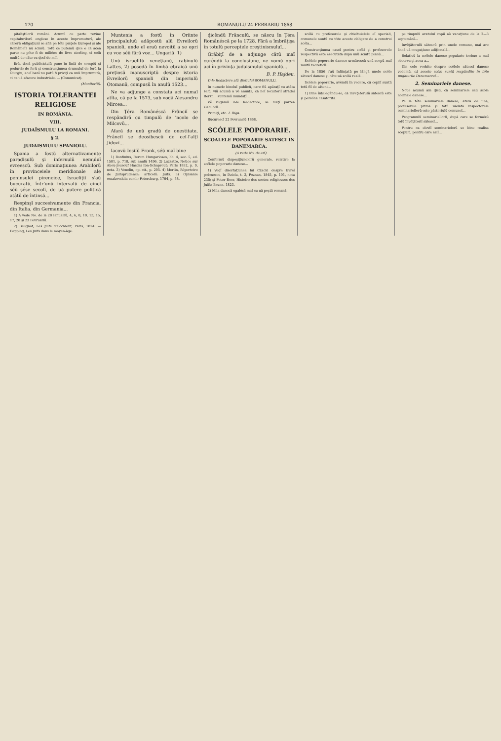170 ROMANULU 24 FEBRARIU 1868
pitaliştilorŭ români. Acumŭ ce parte revine capitalurilorŭ englese în aceste împrumuturĭ, ale cărorŭ obligaţiunĭ se află pe tóte piaţele Europeĭ şi ale Românieĭ? nu scimŭ. Totŭ ce putemŭ ḑice e că acea parte nu póte fi de milióne de livre sterling, ci celŭ multŭ de câte-va ḑecĭ de miĭ.
Eră, decă publicistulŭ pune în liniă de comptŭ şi podurile de ferŭ şi construcţiunea drumuluĭ de ferŭ la Giurgiu, aceĭ banĭ nu potŭ fi priviţĭ ca unŭ împrumutŭ, ci ca uă afacere industriale. ... (Comunicat).
(Monitoriŭ).
ISTORIA TOLERANTEI RELIGIOSE
IN ROMÂNIA.
VIII.
JUDAÏSMULU LA ROMANI.
§ 2.
JUDAISMULU SPANIOLU.
Spania a fostŭ alternativamente paradisulŭ şi infernulŭ nemuluĭ evreescŭ. Sub dominaţiunea Arabilorŭ în provinceiele meridionale ale peninsuleĭ pireneice, Israeliţiĭ s'aŭ bucuratŭ, într'unŭ intervalŭ de cincĭ séŭ şése secolĭ, de uă putere politică atâtŭ de întinsă...
Respinşĭ succesivamente din Francia, din Italia, din Germania...
1) A vede No. de la 28 Ianuariŭ, 4, 6, 8, 10, 13, 15, 17, 20 şi 23 Fevruariŭ.
2) Beugnot, Les Juifs d'Occident; Paris, 1824. — Depping, Les Juifs dans le moyen-âge.
Muntenia a fostŭ în Oriinte principaluluŭ adăpostŭ alŭ Evreilorŭ spanioli, unde eĭ eraŭ nevoitŭ a se opri cu voe séŭ fără voe... Ungariă. 1)
Unŭ israelitŭ veneţianŭ, rabinulŭ Lattes, 2) posedă în limbă ebraică unŭ preţiosŭ manuscriptŭ despre istoria Evreilorŭ spanioli din imperiulŭ Otomanŭ, compusŭ în anulŭ 1523...
Ne va adjunge a constata aci numaĭ atîta, că pe la 1573, sub vodă Alesandru Mircea...
Din Ţéra Românéscă Frânciĭ se respândiră cu timpulŭ de 'ncolo de Milcovŭ...
Afară de unŭ gradŭ de onestitate, Frânciĭ se deosibescŭ de ceĭ-l'alţĭ Jidovĭ...
Iacovŭ Iosifŭ Frank, séŭ maĭ bine
1) Bonfinius, Rerum Hungaricaes, lib. 4, sec. 5, ed. 1581, p. 718, sub anulŭ 1496. 2) Luzzatto, Notice sur Abou-Jousouf Hasdai Ibn-Schaprout; Paris 1852, p. 9, nota. 3) Venelin, op. cit., p. 205. 4) Merlin, Répertoire de Jurisprudence; articolŭ: Juifs. 5) Opisanie oczakovskiia zemli; Petersburg, 1794, p. 58.
ḑicêndŭ Frânculŭ, se născu în Ţéra Românéscă pe la 1728. Fără a îmbrăţişa în totulŭ perceptele creştinismuluĭ...
Grăbiţĭ de a adjunge câtŭ maĭ curêndŭ la conclusiune, ne vomŭ opri aci în privinţa judaismuluĭ spaniolŭ...
B. P. Hajdeu.
D-le Redactore alŭ ḑiariuluĭ ROMANULU.
In numele bineluĭ publicŭ, care fiŭ apăraţĭ cu atâta zelŭ, viŭ acumŭ a vĕ anunţa, că noĭ locuitoriĭ strădeĭ Berzii... suntemŭ inundaţĭ...
Vĕ rugămŭ d-le Redactore, se luaţĭ partea slabilorŭ...
Primiţĭ, etc. I. Riga.
Bucurescĭ 22 Fevruariŭ 1868.
SCÓLELE POPORARIE.
SCOALELE POPORARIE SATESCI IN DANEMARCA.
(A vede No. de erĭ).
Conformŭ dispoşiţiunelorŭ generale, relative la scólele poporarie danese...
1) Veḑĭ disertaţiunea luĭ Czacki despre Evreĭ polonesce, în Dziela, t. 3, Poznan, 1845, p. 191, nota 235; şi Peter Beer, Histoire des sectes religieuses des Juifs; Brunn, 1823.
2) Mila danesă egalésă maĭ cu uă poştă romană.
scólă cu profesorele şi chieltuielele eĭ speciali, comunele suntŭ cu tóte aceste obligate de a construi scóla...
Construcţiunea caseĭ pentru scólă şi profesorele respectivŭ este esecutată după unŭ sciutŭ planŭ...
Scólele poporarie danese urmărescŭ unŭ scopŭ maĭ multŭ teoreticŭ...
De la 1856 s'aŭ înfiinţatŭ pe lângă unele scóle sătescĭ danese şi câte uă scólă reală...
Scólele poporarie, avêndŭ în vedere, că copiiĭ suntŭ totŭ fiĭ de săteni...
1) Bine înţelegându-se, că inveţetorulŭ sătescŭ este şi persónă căsătorită.
pe timpulŭ aratuluĭ copiĭ aŭ vacaţiune de la 2—3 septemânĭ...
Invĕţătorulŭ sătescŭ prin unele comune, maĭ are ăncă uă ocupaţiune adiţională...
Relativŭ la scólele danese popularie trebue a maĭ observa şi acea-a...
Din cele vorbite despre scólele sătescĭ danese vedemŭ, că aceste scóle suntŭ respândite în tóte unghiurile Danemarceĭ...
2. Seminariele danese.
Noue acumŭ am ḑisŭ, că seminariele saŭ scóle normale danese...
Pe la tóte seminariele danese, afară de una, profesorele primă şi totŭ uădată inspectorele seminariellorŭ este păstoriulŭ comuneĭ...
Programulŭ seminariellorŭ, după care se formézŭ totŭ învĕţătoriĭ sătescĭ...
Pentru ca eleviĭ seminarielorŭ se bine realisa scopulŭ, pentru care aicĭ...